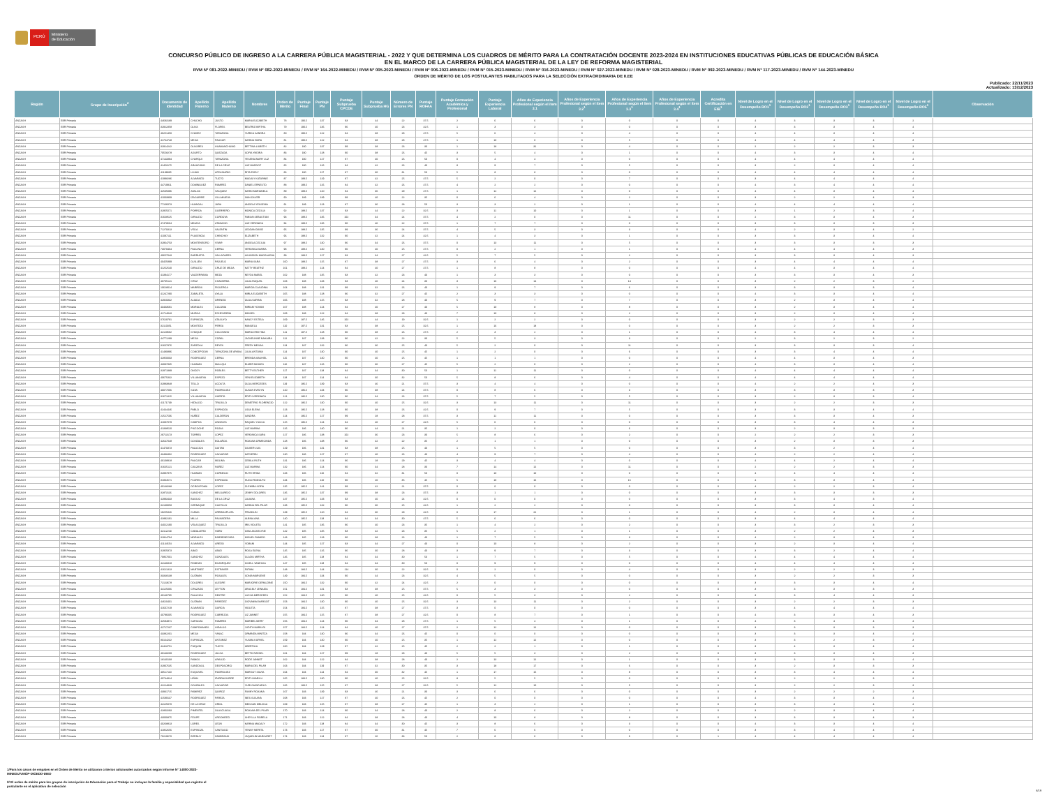PERÚ
Ministerio
de Educación
CONCURSO PÚBLICO DE INGRESO A LA CARRERA PÚBLICA MAGISTERIAL - 2022 Y QUE DETERMINA LOS CUADROS DE MÉRITO PARA LA CONTRATACIÓN DOCENTE 2023-2024 EN INSTITUCIONES EDUCATIVAS PÚBLICAS DE EDUCACIÓN BÁSICA
EN EL MARCO DE LA CARRERA PÚBLICA MAGISTERIAL DE LA LEY DE REFORMA MAGISTERIAL
RVM N° 081-2022-MINEDU / RVM N° 082-2022-MINEDU / RVM N° 164-2022-MINEDU / RVM N° 005-2023-MINEDU / RVM N° 006-2023-MINEDU / RVM N° 015-2023-MINEDU / RVM N° 016-2023-MINEDU / RVM N° 027-2023-MINEDU / RVM N° 028-2023-MINEDU / RVM N° 092-2023-MINEDU / RVM N° 117-2023-MINEDU / RVM N° 144-2023-MINEDU
ORDEN DE MÉRITO DE LOS POSTULANTES HABILITADOS PARA LA SELECCIÓN EXTRAORDINARIA DE II.EE
Publicado: 22/11/2023
Actualizado: 13/12/2023
| Región | Grupo de Inscripción<sup>2</sup> | Documento de Identidad | Apellido Paterno | Apellido Materno | Nombres | Orden de Mérito | Puntaje Final | Puntaje PN | Puntaje Subprueba CPCDE | Puntaje Subprueba HG | Número de Errores PN | Puntaje ROFAA | Puntaje Formación Académica y Profesional | Puntaje Experiencia Laboral | Años de Experiencia Profesional según el ítem 3.1 | Años de Experiencia Profesional según el ítem 3.2<sup>1</sup> | Años de Experiencia Profesional según el ítem 3.3<sup>1</sup> | Años de Experiencia Profesional según el ítem 3.4<sup>1</sup> | Acredita Certificación en EIB<sup>1</sup> | Nivel de Logro en el Desempeño RO1<sup>1</sup> | Nivel de Logro en el Desempeño RO2<sup>1</sup> | Nivel de Logro en el Desempeño RO3<sup>1</sup> | Nivel de Logro en el Desempeño RO4<sup>1</sup> | Nivel de Logro en el Desempeño RO5<sup>1</sup> | Observación |
| --- | --- | --- | --- | --- | --- | --- | --- | --- | --- | --- | --- | --- | --- | --- | --- | --- | --- | --- | --- | --- | --- | --- | --- | --- | --- |
| ÁNCASH | EBR Primaria | 44693189 | CHUCHO | JUSTO | MARIA ELIZABETH | 78 | 190.5 | 137 | 93 | 44 | 22 | 37.5 | 2 | 6 | 6 | 0 | 0 | 0 | 0 | 4 | 3 | 3 | 3 | 2 | |
| ÁNCASH | EBR Primaria | 32922358 | OLIVA | FLORES | BEATRIZ MIRTHA | 79 | 190.5 | 136 | 96 | 40 | 23 | 42.5 | 1 | 3 | 3 | 0 | 0 | 0 | 0 | 3 | 3 | 3 | 4 | 4 | |
| ÁNCASH | EBR Primaria | 46251450 | CHAVEZ | TARAZONA | YURIKA SANDRA | 80 | 190.5 | 122 | 84 | 38 | 28 | 47.5 | 5 | 6 | 4 | 0 | 4 | 0 | 0 | 4 | 4 | 3 | 4 | 4 | |
| ÁNCASH | EBR Primaria | 41764748 | MEJIA | PAUCAR | KARINA DORA | 81 | 190.5 | 122 | 84 | 38 | 28 | 47.5 | 1 | 10 | 8 | 0 | 5 | 0 | 0 | 4 | 4 | 4 | 4 | 3 | |
| ÁNCASH | EBR Primaria | 32914242 | OLIVARES | HUAMANCHUMO | BETTINA LISBETH | 82 | 190 | 137 | 99 | 38 | 23 | 30 | 1 | 18 | 31 | 0 | 4 | 0 | 0 | 2 | 2 | 2 | 3 | 3 | |
| ÁNCASH | EBR Primaria | 70558278 | AGURTO | QUEZADA | SOFIA YNDIRA | 83 | 190 | 128 | 90 | 38 | 26 | 45 | 3 | 5 | 4 | 0 | 1 | 0 | 0 | 4 | 3 | 3 | 4 | 4 | |
| ÁNCASH | EBR Primaria | 47143394 | CHARQUI | TARAZONA | YESENIA MARY LUZ | 84 | 190 | 127 | 87 | 40 | 26 | 50 | 0 | 4 | 4 | 0 | 0 | 0 | 0 | 4 | 4 | 4 | 4 | 4 | |
| ÁNCASH | EBR Primaria | 41453175 | ARAUCANO | DE LA CRUZ | LUZ MARGOT | 85 | 190 | 126 | 84 | 42 | 26 | 40 | 8 | 9 | 7 | 0 | 5 | 0 | 0 | 3 | 2 | 3 | 4 | 4 | |
| ÁNCASH | EBR Primaria | 41198865 | LUJAN | APOLINARIO | RITA EVELY | 86 | 190 | 117 | 87 | 30 | 31 | 50 | 5 | 8 | 8 | 0 | 0 | 0 | 0 | 4 | 4 | 4 | 4 | 4 | |
| ÁNCASH | EBR Primaria | 41998286 | ALVARADO | TUCTO | MAGALY KATARINE | 87 | 189.5 | 129 | 87 | 42 | 25 | 47.5 | 5 | 2 | 0 | 0 | 7 | 0 | 0 | 3 | 4 | 4 | 4 | 4 | |
| ÁNCASH | EBR Primaria | 44719911 | DOMINGUEZ | RAMIREZ | DANIEL ERNESTO | 88 | 189.5 | 126 | 84 | 42 | 26 | 47.5 | 4 | 2 | 2 | 0 | 0 | 0 | 0 | 4 | 3 | 4 | 4 | 4 | |
| ÁNCASH | EBR Primaria | 42535096 | AVALOS | VASQUEZ | KARIN MARIANELA | 89 | 189.5 | 120 | 84 | 36 | 29 | 47.5 | 1 | 12 | 12 | 0 | 0 | 0 | 0 | 4 | 4 | 3 | 4 | 4 | |
| ÁNCASH | EBR Primaria | 41003909 | IZAGUIRRE | VILLANUEVA | IVAN OSVER | 90 | 189 | 139 | 99 | 40 | 22 | 35 | 0 | 6 | 4 | 0 | 2 | 0 | 0 | 3 | 2 | 2 | 4 | 3 | |
| ÁNCASH | EBR Primaria | 77166073 | HUANGAL | JARA | ANGELA YESSENIA | 91 | 189 | 123 | 87 | 36 | 28 | 50 | 3 | 3 | 2 | 0 | 1 | 0 | 0 | 4 | 4 | 4 | 4 | 4 | |
| ÁNCASH | EBR Primaria | 32955071 | PORROA | GUERRERO | MONICA CECILIA | 92 | 188.5 | 137 | 93 | 44 | 22 | 32.5 | 3 | 11 | 10 | 0 | 1 | 0 | 0 | 3 | 1 | 2 | 3 | 4 | |
| ÁNCASH | EBR Primaria | 31668525 | GIRALDO | CORDOVA | FABIAN SEBASTIAN | 93 | 188.5 | 136 | 102 | 34 | 24 | 37.5 | 4 | 2 | 0 | 0 | 11 | 0 | 0 | 2 | 3 | 3 | 4 | 3 | |
| ÁNCASH | EBR Primaria | 47478664 | MINAYA | ATANACIO | LUZ VERONICA | 94 | 188.5 | 136 | 90 | 46 | 22 | 37.5 | 1 | 7 | 7 | 0 | 0 | 0 | 0 | 3 | 3 | 3 | 3 | 3 | |
| ÁNCASH | EBR Primaria | 71270313 | VEGA | VALENTIN | LEODAN DAVID | 95 | 188.5 | 135 | 99 | 36 | 24 | 37.5 | 4 | 5 | 3 | 0 | 3 | 0 | 0 | 4 | 2 | 3 | 4 | 2 | |
| ÁNCASH | EBR Primaria | 41087111 | PLASENCIA | CHINCHAY | ELIZABETH | 96 | 188.5 | 132 | 90 | 42 | 24 | 42.5 | 1 | 4 | 3 | 0 | 1 | 0 | 0 | 3 | 3 | 3 | 4 | 4 | |
| ÁNCASH | EBR Primaria | 32964753 | MONTENEGRO | VIVAR | ANGELA CECILIA | 97 | 188.5 | 130 | 96 | 34 | 26 | 37.5 | 0 | 13 | 11 | 0 | 5 | 0 | 0 | 3 | 3 | 3 | 3 | 3 | |
| ÁNCASH | EBR Primaria | 73079464 | PAULINO | CERNA | VERONICA MARIA | 98 | 188.5 | 130 | 90 | 40 | 25 | 47.5 | 0 | 2 | 1 | 0 | 1 | 0 | 0 | 4 | 4 | 4 | 4 | 3 | |
| ÁNCASH | EBR Primaria | 40657043 | BARRUETA | VALLADARES | ASUNCION MAGDALENA | 99 | 188.5 | 127 | 93 | 34 | 27 | 42.5 | 5 | 7 | 5 | 0 | 2 | 0 | 0 | 3 | 3 | 3 | 4 | 3 | |
| ÁNCASH | EBR Primaria | 40455899 | GUILLEN | PAJUELO | MARIA SARA | 100 | 188.5 | 125 | 87 | 38 | 27 | 47.5 | 3 | 6 | 4 | 0 | 2 | 0 | 0 | 3 | 4 | 4 | 4 | 4 | |
| ÁNCASH | EBR Primaria | 41252540 | GIRALDO | CRUZ DE MEJIA | KATTY BEATRIZ | 101 | 188.5 | 124 | 84 | 40 | 27 | 47.5 | 1 | 8 | 8 | 0 | 0 | 0 | 0 | 4 | 4 | 3 | 4 | 4 | |
| ÁNCASH | EBR Primaria | 41394177 | VALDERRAMA | MEZA | NEYDA MABEL | 102 | 188 | 135 | 93 | 42 | 23 | 40 | 1 | 3 | 3 | 0 | 0 | 0 | 0 | 3 | 3 | 3 | 4 | 3 | |
| ÁNCASH | EBR Primaria | 40705141 | CRUZ | CHAVARRIA | JULIA RAQUEL | 103 | 188 | 133 | 93 | 40 | 24 | 30 | 3 | 16 | 14 | 0 | 14 | 0 | 0 | 3 | 2 | 2 | 3 | 2 | |
| ÁNCASH | EBR Primaria | 10628014 | MARIÑOS | FIGUEROA | MARCIA CLAUDINA | 104 | 188 | 131 | 99 | 32 | 26 | 40 | 1 | 9 | 7 | 0 | 6 | 0 | 0 | 3 | 3 | 3 | 3 | 4 | |
| ÁNCASH | EBR Primaria | 41247290 | ZABALETA | AYALA | MIRLA ELIZABETH | 105 | 188 | 128 | 96 | 32 | 27 | 45 | 2 | 3 | 3 | 0 | 0 | 0 | 0 | 4 | 3 | 3 | 4 | 4 | |
| ÁNCASH | EBR Primaria | 42920332 | ALIAGA | ORENDO | OLGA KARINA | 106 | 188 | 125 | 93 | 32 | 28 | 40 | 5 | 9 | 7 | 0 | 7 | 0 | 0 | 3 | 2 | 3 | 4 | 4 | |
| ÁNCASH | EBR Primaria | 43433691 | MORALES | COLONIA | MIRIAM YOVANI | 107 | 188 | 124 | 84 | 40 | 27 | 40 | 5 | 10 | 8 | 0 | 8 | 0 | 0 | 3 | 2 | 3 | 4 | 4 | |
| ÁNCASH | EBR Primaria | 41714043 | MURGA | ECHEVARRIA | MOISES | 108 | 188 | 122 | 84 | 38 | 28 | 40 | 7 | 10 | 8 | 0 | 2 | 0 | 0 | 3 | 2 | 3 | 4 | 4 | |
| ÁNCASH | EBR Primaria | 07629791 | ESPINOZA | ATASUYO | NANCY ESTELA | 109 | 187.5 | 146 | 102 | 44 | 19 | 32.5 | 1 | 2 | 2 | 0 | 0 | 0 | 0 | 3 | 2 | 2 | 3 | 3 | |
| ÁNCASH | EBR Primaria | 32110051 | MONTEZA | PEREA | MANUELA | 110 | 187.5 | 131 | 93 | 38 | 25 | 32.5 | 1 | 16 | 18 | 0 | 0 | 0 | 0 | 3 | 2 | 2 | 3 | 3 | |
| ÁNCASH | EBR Primaria | 42128682 | CHOQUE | COLCHADO | MARIA CRISTINA | 111 | 187.5 | 128 | 90 | 38 | 26 | 47.5 | 2 | 3 | 2 | 0 | 1 | 0 | 0 | 4 | 3 | 4 | 4 | 4 | |
| ÁNCASH | EBR Primaria | 44771299 | MEJIA | CORAL | JACKELINNE NAHAIRA | 112 | 187 | 138 | 96 | 42 | 22 | 30 | 5 | 5 | 3 | 0 | 3 | 0 | 0 | 2 | 3 | 2 | 3 | 2 | |
| ÁNCASH | EBR Primaria | 31667876 | ZARZOSA | REYES | FREDY MESIAS | 113 | 187 | 132 | 96 | 36 | 25 | 40 | 5 | 2 | 0 | 0 | 11 | 0 | 0 | 3 | 3 | 3 | 3 | 4 | |
| ÁNCASH | EBR Primaria | 41480896 | CONCEPCION | TARAZONA DE ARANA | JULIA ANTONIA | 114 | 187 | 130 | 90 | 40 | 25 | 45 | 1 | 2 | 0 | 0 | 6 | 0 | 0 | 3 | 3 | 4 | 4 | 4 | |
| ÁNCASH | EBR Primaria | 42850003 | RODRIGUEZ | CERNA | BRENDA MASHIEL | 115 | 187 | 130 | 90 | 40 | 25 | 45 | 1 | 1 | 1 | 0 | 0 | 0 | 0 | 4 | 4 | 3 | 4 | 3 | |
| ÁNCASH | EBR Primaria | 43087835 | HUAMAN | MALLQUI | ELMER MOISES | 116 | 187 | 126 | 90 | 36 | 27 | 45 | 5 | 2 | 0 | 0 | 2 | 0 | 0 | 4 | 3 | 3 | 4 | 4 | |
| ÁNCASH | EBR Primaria | 32971989 | ONCOY | ROBLES | BETTY ESTHER | 117 | 187 | 118 | 84 | 34 | 30 | 50 | 1 | 11 | 11 | 0 | 0 | 0 | 0 | 4 | 4 | 4 | 4 | 4 | |
| ÁNCASH | EBR Primaria | 40675332 | VILLANUEVA | ESPEJO | YENI ELIZABETH | 118 | 187 | 114 | 84 | 30 | 32 | 50 | 5 | 8 | 6 | 0 | 4 | 0 | 0 | 4 | 4 | 4 | 4 | 4 | |
| ÁNCASH | EBR Primaria | 32983848 | TELLO | ACOSTA | OLGA MERCEDES | 119 | 186.5 | 139 | 93 | 46 | 21 | 37.5 | 3 | 4 | 4 | 0 | 0 | 0 | 0 | 4 | 2 | 2 | 4 | 3 | |
| ÁNCASH | EBR Primaria | 40077066 | SILVA | RODRIGUEZ | SUSAN EVELYN | 120 | 186.5 | 134 | 96 | 38 | 24 | 37.5 | 0 | 8 | 6 | 0 | 3 | 0 | 0 | 3 | 3 | 3 | 3 | 3 | |
| ÁNCASH | EBR Primaria | 31671315 | VILLANUEVA | HUERTA | EDITH VERONICA | 121 | 186.5 | 130 | 96 | 34 | 26 | 37.5 | 5 | 7 | 5 | 0 | 5 | 0 | 0 | 3 | 2 | 3 | 3 | 4 | |
| ÁNCASH | EBR Primaria | 41171739 | HIDALGO | TRUJILLO | DEMETRIO FLORENCIO | 122 | 186.5 | 130 | 90 | 40 | 25 | 32.5 | 3 | 13 | 11 | 0 | 11 | 0 | 0 | 3 | 2 | 2 | 3 | 3 | |
| ÁNCASH | EBR Primaria | 42444446 | PABLO | ESPINOZA | LIGIA ELENA | 123 | 186.5 | 128 | 90 | 38 | 26 | 42.5 | 0 | 9 | 7 | 0 | 5 | 0 | 0 | 3 | 3 | 3 | 4 | 4 | |
| ÁNCASH | EBR Primaria | 22527506 | NUÑEZ | CALDERON | SANDRA | 124 | 186.5 | 127 | 99 | 28 | 28 | 37.5 | 3 | 11 | 11 | 0 | 0 | 0 | 0 | 3 | 3 | 3 | 4 | 3 | |
| ÁNCASH | EBR Primaria | 41087079 | CAMPOS | ANGELES | RAQUEL YULISA | 125 | 186.5 | 124 | 84 | 40 | 27 | 42.5 | 5 | 6 | 6 | 0 | 0 | 0 | 0 | 3 | 3 | 4 | 4 | 3 | |
| ÁNCASH | EBR Primaria | 41338520 | PISCOCHE | ROJAS | LUZ MARINA | 126 | 186 | 140 | 96 | 44 | 21 | 35 | 1 | 2 | 0 | 0 | 6 | 0 | 0 | 3 | 2 | 3 | 3 | 3 | |
| ÁNCASH | EBR Primaria | 29713173 | TORRES | LOPEZ | VERONICA SARA | 127 | 186 | 138 | 102 | 36 | 23 | 30 | 5 | 8 | 6 | 0 | 2 | 0 | 0 | 2 | 2 | 2 | 3 | 3 | |
| ÁNCASH | EBR Primaria | 42647048 | GONZALES | BOLAÑOS | ROXANA ORMECINDA | 128 | 186 | 138 | 96 | 42 | 22 | 35 | 2 | 1 | 1 | 0 | 0 | 0 | 0 | 3 | 2 | 3 | 3 | 3 | |
| ÁNCASH | EBR Primaria | 41470373 | PALACIOS | GAITAN | GILMER LUIS | 129 | 186 | 131 | 93 | 38 | 25 | 40 | 1 | 5 | 5 | 0 | 0 | 0 | 0 | 3 | 3 | 2 | 4 | 4 | |
| ÁNCASH | EBR Primaria | 43488402 | RODRIGUEZ | SALVADOR | KATHERIN | 130 | 186 | 127 | 87 | 40 | 26 | 40 | 4 | 9 | 7 | 0 | 4 | 0 | 0 | 4 | 2 | 2 | 4 | 4 | |
| ÁNCASH | EBR Primaria | 46108918 | PAUCAR | MOLINA | CEBILA RUTH | 131 | 186 | 124 | 96 | 28 | 29 | 45 | 3 | 4 | 4 | 0 | 0 | 0 | 0 | 4 | 4 | 2 | 4 | 4 | |
| ÁNCASH | EBR Primaria | 31665121 | CAUZAYA | NUÑEZ | LUZ MARINA | 132 | 186 | 124 | 90 | 34 | 28 | 30 | 7 | 14 | 12 | 0 | 11 | 0 | 0 | 2 | 2 | 2 | 3 | 3 | |
| ÁNCASH | EBR Primaria | 32987975 | HUAMAN | CORNELIO | RUTH ERIKA | 133 | 186 | 116 | 84 | 32 | 31 | 50 | 0 | 10 | 10 | 0 | 0 | 0 | 0 | 4 | 4 | 4 | 4 | 4 | |
| ÁNCASH | EBR Primaria | 31834571 | FLORES | ESPINOZA | HUGO RODOLFO | 134 | 186 | 110 | 90 | 20 | 35 | 45 | 5 | 18 | 16 | 0 | 15 | 0 | 0 | 4 | 3 | 3 | 4 | 4 | |
| ÁNCASH | EBR Primaria | 40148288 | OCROSPOMA | LOPEZ | CLEMIRA SOFIA | 135 | 185.5 | 141 | 99 | 42 | 21 | 37.5 | 0 | 0 | 0 | 0 | 0 | 0 | 0 | 4 | 2 | 2 | 3 | 4 | |
| ÁNCASH | EBR Primaria | 32873116 | SANCHEZ | MELGAREJO | JENNY DOLORES | 136 | 185.5 | 137 | 99 | 38 | 23 | 37.5 | 3 | 1 | 1 | 0 | 0 | 0 | 0 | 3 | 3 | 3 | 3 | 3 | |
| ÁNCASH | EBR Primaria | 42993433 | BASILIO | DE LA CRUZ | JULIANA | 137 | 185.5 | 133 | 93 | 40 | 24 | 42.5 | 0 | 0 | 0 | 0 | 0 | 0 | 0 | 3 | 3 | 4 | 3 | 4 | |
| ÁNCASH | EBR Primaria | 32130058 | SERNAQUE | CASTILLO | KARINA DEL PILAR | 138 | 185.5 | 132 | 96 | 36 | 25 | 42.5 | 1 | 2 | 2 | 0 | 0 | 0 | 0 | 3 | 3 | 3 | 4 | 4 | |
| ÁNCASH | EBR Primaria | 19255326 | CUBAS | ARRIBASPLATA | FRANKLIN | 139 | 185.5 | 120 | 84 | 36 | 29 | 42.5 | 0 | 17 | 22 | 0 | 1 | 0 | 0 | 4 | 2 | 3 | 4 | 4 | |
| ÁNCASH | EBR Primaria | 42892191 | MILLA | PALMADERA | ALBINA ANA | 140 | 185.5 | 118 | 84 | 34 | 30 | 47.5 | 5 | 6 | 6 | 0 | 0 | 0 | 0 | 3 | 4 | 4 | 4 | 4 | |
| ÁNCASH | EBR Primaria | 44022190 | VELASQUEZ | TRUJILLO | IRIS VIOLETA | 141 | 185 | 136 | 96 | 40 | 23 | 35 | 1 | 4 | 2 | 0 | 2 | 0 | 0 | 3 | 3 | 2 | 3 | 3 | |
| ÁNCASH | EBR Primaria | 42112243 | CABALLERO | HARO | GINA JACKELYNE | 142 | 185 | 135 | 93 | 42 | 23 | 35 | 5 | 2 | 1 | 0 | 1 | 0 | 0 | 3 | 2 | 2 | 4 | 3 | |
| ÁNCASH | EBR Primaria | 31924704 | MORALES | BARRENECHEA | MIGUEL RAMIRO | 143 | 185 | 128 | 90 | 38 | 26 | 40 | 1 | 7 | 5 | 0 | 3 | 0 | 0 | 4 | 2 | 3 | 4 | 3 | |
| ÁNCASH | EBR Primaria | 41134554 | ALVARADO | AREDO | YOBANI | 144 | 185 | 127 | 93 | 34 | 27 | 40 | 0 | 10 | 8 | 0 | 2 | 0 | 0 | 3 | 2 | 3 | 4 | 4 | |
| ÁNCASH | EBR Primaria | 32955973 | ABAD | ABAD | ROSA ELENA | 145 | 185 | 126 | 96 | 30 | 28 | 40 | 3 | 9 | 7 | 0 | 3 | 0 | 0 | 3 | 3 | 2 | 4 | 4 | |
| ÁNCASH | EBR Primaria | 70867001 | SANCHEZ | GONZALES | GLADIS MIRTHA | 146 | 185 | 118 | 84 | 34 | 30 | 50 | 1 | 7 | 5 | 0 | 5 | 0 | 0 | 4 | 4 | 4 | 4 | 4 | |
| ÁNCASH | EBR Primaria | 44140318 | RONDAN | BOJORQUEZ | GISELL VANESSA | 147 | 185 | 118 | 84 | 34 | 30 | 50 | 0 | 9 | 9 | 0 | 0 | 0 | 0 | 4 | 4 | 4 | 4 | 4 | |
| ÁNCASH | EBR Primaria | 41621313 | MARTINEZ | ESTRAVER | FATIMA | 148 | 184.5 | 144 | 114 | 30 | 22 | 32.5 | 0 | 2 | 0 | 0 | 4 | 0 | 0 | 3 | 2 | 2 | 3 | 3 | |
| ÁNCASH | EBR Primaria | 33348138 | GUZMAN | ROSALES | SONIA MARLENE | 149 | 184.5 | 134 | 90 | 44 | 23 | 32.5 | 4 | 5 | 5 | 0 | 0 | 0 | 0 | 3 | 2 | 2 | 3 | 3 | |
| ÁNCASH | EBR Primaria | 72123678 | DOLORES | ALEGRE | MARJORIE GERALDINE | 150 | 184.5 | 132 | 90 | 42 | 24 | 42.5 | 2 | 0 | 0 | 0 | 0 | 0 | 0 | 3 | 3 | 3 | 4 | 4 | |
| ÁNCASH | EBR Primaria | 44125066 | CRUZADO | LEYTON | ARACELY ZENAIDA | 151 | 184.5 | 131 | 93 | 38 | 25 | 37.5 | 5 | 3 | 3 | 0 | 0 | 0 | 0 | 3 | 3 | 3 | 3 | 3 | |
| ÁNCASH | EBR Primaria | 40146795 | PALACIOS | DEXTRE | LUCHA MERCEDES | 152 | 184.5 | 130 | 90 | 40 | 25 | 42.5 | 0 | 5 | 3 | 0 | 2 | 0 | 0 | 3 | 3 | 4 | 4 | 3 | |
| ÁNCASH | EBR Primaria | 44620401 | GUZMAN | PAREDEZ | GIOVANNA MARGOT | 153 | 184.5 | 130 | 90 | 40 | 25 | 32.5 | 3 | 13 | 11 | 0 | 2 | 0 | 0 | 3 | 2 | 2 | 3 | 3 | |
| ÁNCASH | EBR Primaria | 41607219 | ALVARADO | GARCIA | VIOLETA | 154 | 184.5 | 125 | 87 | 38 | 27 | 47.5 | 3 | 0 | 0 | 0 | 0 | 0 | 0 | 3 | 4 | 4 | 4 | 4 | |
| ÁNCASH | EBR Primaria | 40796005 | RODRIGUEZ | CABREJOS | LIZ JANNET | 155 | 184.5 | 125 | 87 | 38 | 27 | 42.5 | 0 | 8 | 7 | 0 | 1 | 0 | 0 | 4 | 3 | 3 | 4 | 3 | |
| ÁNCASH | EBR Primaria | 42594971 | SARSOZA | RAMIREZ | MARIBEL MERY | 156 | 184.5 | 124 | 90 | 34 | 28 | 47.5 | 1 | 5 | 4 | 0 | 1 | 0 | 0 | 4 | 3 | 4 | 4 | 4 | |
| ÁNCASH | EBR Primaria | 42717237 | CAMPOMANES | HIDALGO | JUDITH MARILYN | 157 | 184.5 | 124 | 84 | 40 | 27 | 37.5 | 2 | 12 | 12 | 0 | 0 | 0 | 0 | 3 | 3 | 3 | 3 | 3 | |
| ÁNCASH | EBR Primaria | 43382201 | MEJIA | YANAC | ORMINDA MINITZA | 158 | 184 | 130 | 96 | 34 | 26 | 45 | 0 | 0 | 0 | 0 | 0 | 0 | 0 | 3 | 3 | 3 | 4 | 4 | |
| ÁNCASH | EBR Primaria | 80164232 | ESPINOZA | ANTUNEZ | YUSMA KURVEL | 159 | 184 | 130 | 90 | 40 | 25 | 35 | 1 | 12 | 12 | 0 | 0 | 0 | 0 | 3 | 3 | 2 | 3 | 3 | |
| ÁNCASH | EBR Primaria | 42423751 | PUIQUIN | TUCTO | UBERTILIA | 160 | 184 | 129 | 87 | 42 | 25 | 45 | 2 | 2 | 1 | 0 | 1 | 0 | 0 | 3 | 4 | 3 | 4 | 4 | |
| ÁNCASH | EBR Primaria | 40148269 | RODRIGUEZ | JULCA | BETTO RAFAEL | 161 | 184 | 127 | 99 | 28 | 28 | 40 | 5 | 5 | 3 | 0 | 2 | 0 | 0 | 3 | 3 | 3 | 4 | 3 | |
| ÁNCASH | EBR Primaria | 18140168 | RAMOS | ARAUJO | RODE JANNET | 162 | 184 | 122 | 84 | 38 | 28 | 40 | 2 | 13 | 12 | 0 | 1 | 0 | 0 | 3 | 3 | 3 | 3 | 4 | |
| ÁNCASH | EBR Primaria | 32907635 | SANDOVAL | DESPOSORIO | MARIA DEL PILAR | 163 | 184 | 119 | 87 | 32 | 30 | 35 | 3 | 18 | 17 | 0 | 6 | 0 | 0 | 3 | 2 | 3 | 3 | 3 | |
| ÁNCASH | EBR Primaria | 40517110 | ESQUIVEL | RODRIGUEZ | MARGOT SILVIA | 164 | 184 | 114 | 84 | 30 | 32 | 45 | 1 | 17 | 15 | 0 | 8 | 0 | 0 | 3 | 3 | 4 | 4 | 4 | |
| ÁNCASH | EBR Primaria | 40744824 | LIÑAN | IPARRAGUIRRE | EDITH MARILU | 165 | 183.5 | 130 | 90 | 40 | 25 | 32.5 | 8 | 5 | 5 | 0 | 0 | 0 | 0 | 3 | 2 | 2 | 3 | 3 | |
| ÁNCASH | EBR Primaria | 42224829 | GONZALES | SALVADOR | YURI GIANCARLO | 166 | 183.5 | 125 | 87 | 38 | 27 | 32.5 | 5 | 12 | 10 | 0 | 5 | 0 | 0 | 3 | 2 | 2 | 3 | 3 | |
| ÁNCASH | EBR Primaria | 43931715 | RAMIREZ | QUIROZ | FANNY ROXANA | 167 | 183 | 139 | 93 | 46 | 21 | 30 | 3 | 6 | 6 | 0 | 0 | 0 | 0 | 3 | 2 | 2 | 2 | 3 | |
| ÁNCASH | EBR Primaria | 41589137 | RODRIGUEZ | PAREJA | INES SUSANA | 168 | 183 | 127 | 87 | 40 | 26 | 45 | 2 | 0 | 0 | 0 | 0 | 0 | 0 | 4 | 3 | 3 | 4 | 4 | |
| ÁNCASH | EBR Primaria | 44125070 | DE LA CRUZ | URIOL | MEGGAN MELISSA | 169 | 183 | 125 | 87 | 38 | 27 | 45 | 1 | 3 | 2 | 0 | 1 | 0 | 0 | 3 | 3 | 4 | 4 | 4 | |
| ÁNCASH | EBR Primaria | 42803293 | PIMENTEL | OLASCUAGA | ROXANA DEL PILAR | 170 | 183 | 124 | 90 | 34 | 28 | 40 | 2 | 8 | 6 | 0 | 2 | 0 | 0 | 3 | 2 | 3 | 4 | 4 | |
| ÁNCASH | EBR Primaria | 43000875 | FELIPE | ARGOMEDO | SHEYLLA FIORELA | 171 | 183 | 122 | 84 | 38 | 28 | 40 | 4 | 10 | 8 | 0 | 8 | 0 | 0 | 3 | 3 | 3 | 4 | 3 | |
| ÁNCASH | EBR Primaria | 40268813 | LORES | LEON | KARINA MAGALY | 172 | 183 | 118 | 84 | 34 | 30 | 45 | 3 | 8 | 6 | 0 | 3 | 0 | 0 | 4 | 3 | 3 | 4 | 4 | |
| ÁNCASH | EBR Primaria | 41852656 | ESPINOZA | SANTIAGO | YENNY MÉRITA | 173 | 183 | 117 | 87 | 30 | 31 | 45 | 7 | 6 | 6 | 0 | 0 | 0 | 0 | 3 | 3 | 4 | 4 | 4 | |
| ÁNCASH | EBR Primaria | 70219670 | BERNUY | ZAMBRANO | JAQUELIN MARGARET | 174 | 183 | 113 | 87 | 26 | 33 | 50 | 2 | 8 | 6 | 0 | 6 | 0 | 1 | 4 | 4 | 4 | 4 | 4 | |
1/Para los casos de empates en el Orden de Mérito se utilizaron criterios adicionales autorizados según Informe N° 14800-2023-
MINEDU/VMGP-DIGEDD-DIED
2/ El orden de mérito para los grupos de inscripción de Educación para el Trabajo no incluyen la familia y especialidad que registra el
postulante en el aplicativo de selección
8/19